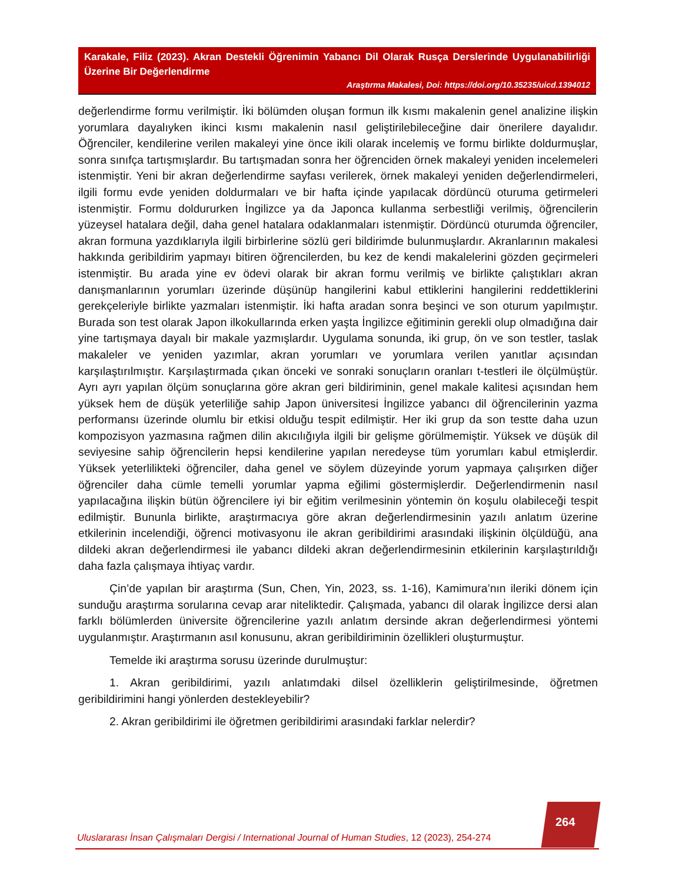Karakale, Filiz (2023). Akran Destekli Öğrenimin Yabancı Dil Olarak Rusça Derslerinde Uygulanabilirliği Üzerine Bir Değerlendirme
Araştırma Makalesi, Doi: https://doi.org/10.35235/uicd.1394012
değerlendirme formu verilmiştir. İki bölümden oluşan formun ilk kısmı makalenin genel analizine ilişkin yorumlara dayalıyken ikinci kısmı makalenin nasıl geliştirilebileceğine dair önerilere dayalıdır. Öğrenciler, kendilerine verilen makaleyi yine önce ikili olarak incelemiş ve formu birlikte doldurmuşlar, sonra sınıfça tartışmışlardır. Bu tartışmadan sonra her öğrenciden örnek makaleyi yeniden incelemeleri istenmiştir. Yeni bir akran değerlendirme sayfası verilerek, örnek makaleyi yeniden değerlendirmeleri, ilgili formu evde yeniden doldurmaları ve bir hafta içinde yapılacak dördüncü oturuma getirmeleri istenmiştir. Formu doldururken İngilizce ya da Japonca kullanma serbestliği verilmiş, öğrencilerin yüzeysel hatalara değil, daha genel hatalara odaklanmaları istenmiştir. Dördüncü oturumda öğrenciler, akran formuna yazdıklarıyla ilgili birbirlerine sözlü geri bildirimde bulunmuşlardır. Akranlarının makalesi hakkında geribildirim yapmayı bitiren öğrencilerden, bu kez de kendi makalelerini gözden geçirmeleri istenmiştir. Bu arada yine ev ödevi olarak bir akran formu verilmiş ve birlikte çalıştıkları akran danışmanlarının yorumları üzerinde düşünüp hangilerini kabul ettiklerini hangilerini reddettiklerini gerekçeleriyle birlikte yazmaları istenmiştir. İki hafta aradan sonra beşinci ve son oturum yapılmıştır. Burada son test olarak Japon ilkokullarında erken yaşta İngilizce eğitiminin gerekli olup olmadığına dair yine tartışmaya dayalı bir makale yazmışlardır. Uygulama sonunda, iki grup, ön ve son testler, taslak makaleler ve yeniden yazımlar, akran yorumları ve yorumlara verilen yanıtlar açısından karşılaştırılmıştır. Karşılaştırmada çıkan önceki ve sonraki sonuçların oranları t-testleri ile ölçülmüştür. Ayrı ayrı yapılan ölçüm sonuçlarına göre akran geri bildiriminin, genel makale kalitesi açısından hem yüksek hem de düşük yeterliliğe sahip Japon üniversitesi İngilizce yabancı dil öğrencilerinin yazma performansı üzerinde olumlu bir etkisi olduğu tespit edilmiştir. Her iki grup da son testte daha uzun kompozisyon yazmasına rağmen dilin akıcılığıyla ilgili bir gelişme görülmemiştir. Yüksek ve düşük dil seviyesine sahip öğrencilerin hepsi kendilerine yapılan neredeyse tüm yorumları kabul etmişlerdir. Yüksek yeterlilikteki öğrenciler, daha genel ve söylem düzeyinde yorum yapmaya çalışırken diğer öğrenciler daha cümle temelli yorumlar yapma eğilimi göstermişlerdir. Değerlendirmenin nasıl yapılacağına ilişkin bütün öğrencilere iyi bir eğitim verilmesinin yöntemin ön koşulu olabileceği tespit edilmiştir. Bununla birlikte, araştırmacıya göre akran değerlendirmesinin yazılı anlatım üzerine etkilerinin incelendiği, öğrenci motivasyonu ile akran geribildirimi arasındaki ilişkinin ölçüldüğü, ana dildeki akran değerlendirmesi ile yabancı dildeki akran değerlendirmesinin etkilerinin karşılaştırıldığı daha fazla çalışmaya ihtiyaç vardır.
Çin’de yapılan bir araştırma (Sun, Chen, Yin, 2023, ss. 1-16), Kamimura’nın ileriki dönem için sunduğu araştırma sorularına cevap arar niteliktedir. Çalışmada, yabancı dil olarak İngilizce dersi alan farklı bölümlerden üniversite öğrencilerine yazılı anlatım dersinde akran değerlendirmesi yöntemi uygulanmıştır. Araştırmanın asıl konusunu, akran geribildiriminin özellikleri oluşturmuştur.
Temelde iki araştırma sorusu üzerinde durulmuştur:
1. Akran geribildirimi, yazılı anlatımdaki dilsel özelliklerin geliştirilmesinde, öğretmen geribildirimini hangi yönlerden destekleyebilir?
2. Akran geribildirimi ile öğretmen geribildirimi arasındaki farklar nelerdir?
264
Uluslararası İnsan Çalışmaları Dergisi / International Journal of Human Studies, 12 (2023), 254-274